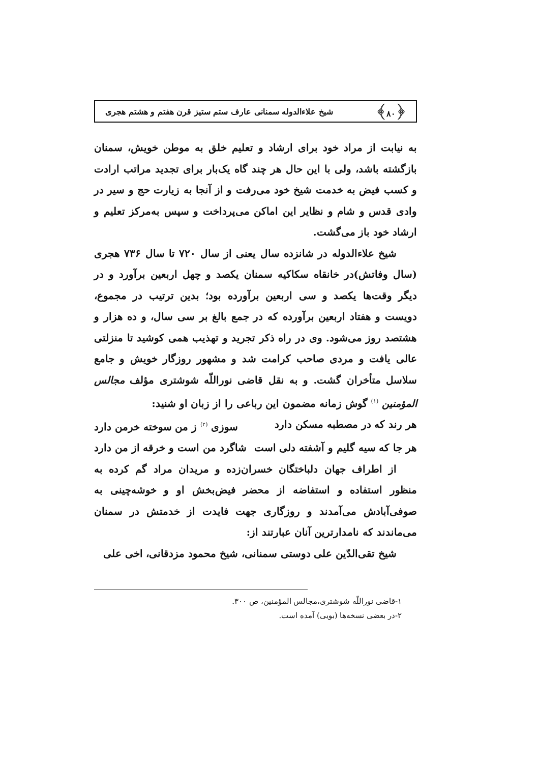﴿۸۰﴾ شیخ علاءالدوله سمنانی عارف ستم ستیز قرن هفتم و هشتم هجری
به نیابت از مراد خود برای ارشاد و تعلیم خلق به موطن خویش، سمنان بازگشته باشد، ولی با این حال هر چند گاه یک‌بار برای تجدید مراتب ارادت و کسب فیض به خدمت شیخ خود می‌رفت و از آنجا به زیارت حج و سیر در وادی قدس و شام و نظایر این اماکن می‌پرداخت و سپس به‌مرکز تعلیم و ارشاد خود باز می‌گشت.
شیخ علاءالدوله در شانزده سال یعنی از سال ۷۲۰ تا سال ۷۳۶ هجری (سال وفاتش)در خانقاه سکاکیه سمنان یکصد و چهل اربعین برآورد و در دیگر وقت‌ها یکصد و سی اربعین برآورده بود؛ بدین ترتیب در مجموع، دویست و هفتاد اربعین برآورده که در جمع بالغ بر سی سال، و ده هزار و هشتصد روز می‌شود. وی در راه ذکر تجرید و تهذیب همی کوشید تا منزلتی عالی یافت و مردی صاحب کرامت شد و مشهور روزگار خویش و جامع سلاسل متأخران گشت. و به نقل قاضی نوراللّه شوشتری مؤلف مجالس المؤمنین <sup>(۱)</sup> گوش زمانه مضمون این رباعی را از زبان او شنید:
هر رند که در مصطبه مسکن دارد سوزی <sup>(۲)</sup> ز من سوخته خرمن دارد
هر جا که سیه گلیم و آشفته دلی است شاگرد من است و خرقه از من دارد
از اطراف جهان دلباختگان خسران‌زده و مریدان مراد گم کرده به منظور استفاده و استفاضه از محضر فیض‌بخش او و خوشه‌چینی به صوفی‌آبادش می‌آمدند و روزگاری جهت فایدت از خدمتش در سمنان می‌ماندند که نامدارترین آنان عبارتند از:
شیخ تقی‌الدّین علی دوستی سمنانی، شیخ محمود مزدقانی، اخی علی
۱-قاضی نوراللّه شوشتری،مجالس المؤمنین، ص ۳۰۰.
۲-در بعضی نسخه‌ها (بویی) آمده است.